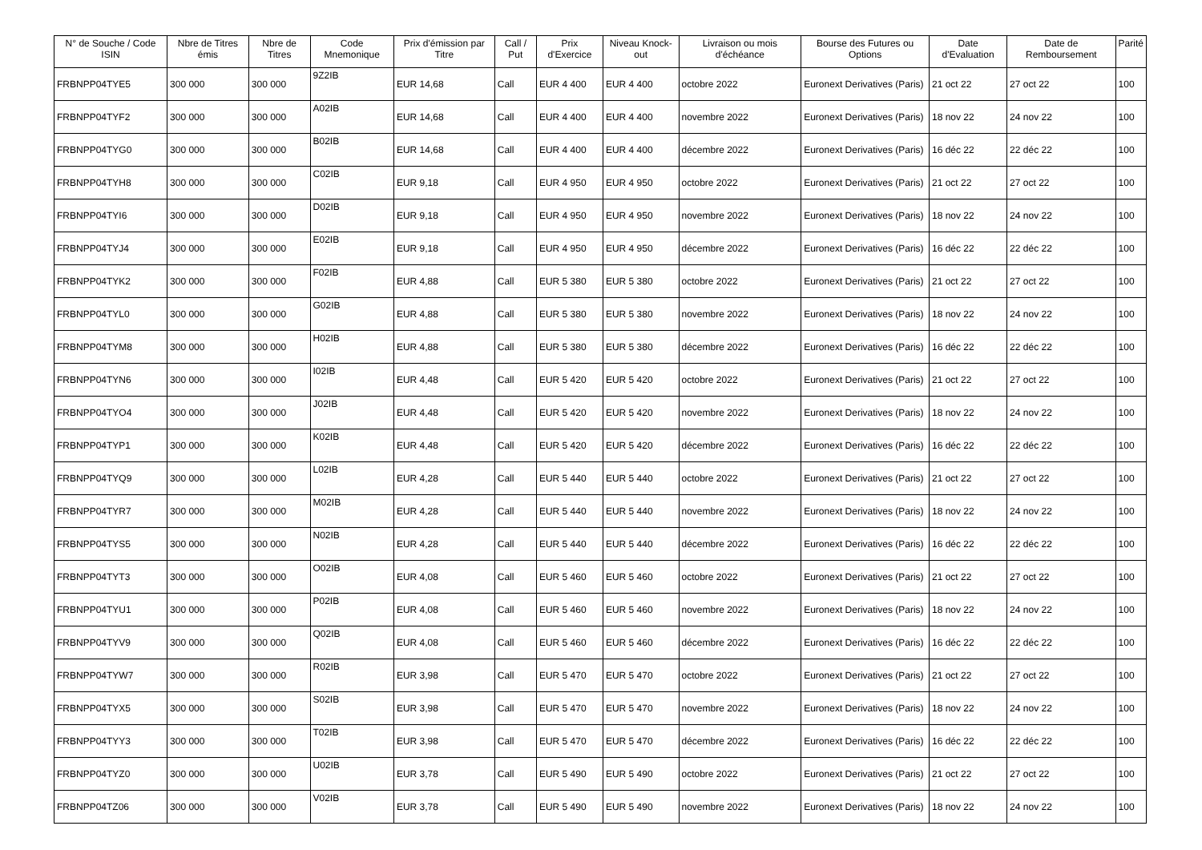| N° de Souche / Code ISIN | Nbre de Titres émis | Nbre de Titres | Code Mnemonique | Prix d'émission par Titre | Call / Put | Prix d'Exercice | Niveau Knock-out | Livraison ou mois d'échéance | Bourse des Futures ou Options | Date d'Evaluation | Date de Remboursement | Parité |
| --- | --- | --- | --- | --- | --- | --- | --- | --- | --- | --- | --- | --- |
| FRBNPP04TYE5 | 300 000 | 300 000 | 9Z2IB | EUR 14,68 | Call | EUR 4 400 | EUR 4 400 | octobre 2022 | Euronext Derivatives (Paris) | 21 oct 22 | 27 oct 22 | 100 |
| FRBNPP04TYF2 | 300 000 | 300 000 | A02IB | EUR 14,68 | Call | EUR 4 400 | EUR 4 400 | novembre 2022 | Euronext Derivatives (Paris) | 18 nov 22 | 24 nov 22 | 100 |
| FRBNPP04TYG0 | 300 000 | 300 000 | B02IB | EUR 14,68 | Call | EUR 4 400 | EUR 4 400 | décembre 2022 | Euronext Derivatives (Paris) | 16 déc 22 | 22 déc 22 | 100 |
| FRBNPP04TYH8 | 300 000 | 300 000 | C02IB | EUR 9,18 | Call | EUR 4 950 | EUR 4 950 | octobre 2022 | Euronext Derivatives (Paris) | 21 oct 22 | 27 oct 22 | 100 |
| FRBNPP04TYI6 | 300 000 | 300 000 | D02IB | EUR 9,18 | Call | EUR 4 950 | EUR 4 950 | novembre 2022 | Euronext Derivatives (Paris) | 18 nov 22 | 24 nov 22 | 100 |
| FRBNPP04TYJ4 | 300 000 | 300 000 | E02IB | EUR 9,18 | Call | EUR 4 950 | EUR 4 950 | décembre 2022 | Euronext Derivatives (Paris) | 16 déc 22 | 22 déc 22 | 100 |
| FRBNPP04TYK2 | 300 000 | 300 000 | F02IB | EUR 4,88 | Call | EUR 5 380 | EUR 5 380 | octobre 2022 | Euronext Derivatives (Paris) | 21 oct 22 | 27 oct 22 | 100 |
| FRBNPP04TYL0 | 300 000 | 300 000 | G02IB | EUR 4,88 | Call | EUR 5 380 | EUR 5 380 | novembre 2022 | Euronext Derivatives (Paris) | 18 nov 22 | 24 nov 22 | 100 |
| FRBNPP04TYM8 | 300 000 | 300 000 | H02IB | EUR 4,88 | Call | EUR 5 380 | EUR 5 380 | décembre 2022 | Euronext Derivatives (Paris) | 16 déc 22 | 22 déc 22 | 100 |
| FRBNPP04TYN6 | 300 000 | 300 000 | I02IB | EUR 4,48 | Call | EUR 5 420 | EUR 5 420 | octobre 2022 | Euronext Derivatives (Paris) | 21 oct 22 | 27 oct 22 | 100 |
| FRBNPP04TYO4 | 300 000 | 300 000 | J02IB | EUR 4,48 | Call | EUR 5 420 | EUR 5 420 | novembre 2022 | Euronext Derivatives (Paris) | 18 nov 22 | 24 nov 22 | 100 |
| FRBNPP04TYP1 | 300 000 | 300 000 | K02IB | EUR 4,48 | Call | EUR 5 420 | EUR 5 420 | décembre 2022 | Euronext Derivatives (Paris) | 16 déc 22 | 22 déc 22 | 100 |
| FRBNPP04TYQ9 | 300 000 | 300 000 | L02IB | EUR 4,28 | Call | EUR 5 440 | EUR 5 440 | octobre 2022 | Euronext Derivatives (Paris) | 21 oct 22 | 27 oct 22 | 100 |
| FRBNPP04TYR7 | 300 000 | 300 000 | M02IB | EUR 4,28 | Call | EUR 5 440 | EUR 5 440 | novembre 2022 | Euronext Derivatives (Paris) | 18 nov 22 | 24 nov 22 | 100 |
| FRBNPP04TYS5 | 300 000 | 300 000 | N02IB | EUR 4,28 | Call | EUR 5 440 | EUR 5 440 | décembre 2022 | Euronext Derivatives (Paris) | 16 déc 22 | 22 déc 22 | 100 |
| FRBNPP04TYT3 | 300 000 | 300 000 | O02IB | EUR 4,08 | Call | EUR 5 460 | EUR 5 460 | octobre 2022 | Euronext Derivatives (Paris) | 21 oct 22 | 27 oct 22 | 100 |
| FRBNPP04TYU1 | 300 000 | 300 000 | P02IB | EUR 4,08 | Call | EUR 5 460 | EUR 5 460 | novembre 2022 | Euronext Derivatives (Paris) | 18 nov 22 | 24 nov 22 | 100 |
| FRBNPP04TYV9 | 300 000 | 300 000 | Q02IB | EUR 4,08 | Call | EUR 5 460 | EUR 5 460 | décembre 2022 | Euronext Derivatives (Paris) | 16 déc 22 | 22 déc 22 | 100 |
| FRBNPP04TYW7 | 300 000 | 300 000 | R02IB | EUR 3,98 | Call | EUR 5 470 | EUR 5 470 | octobre 2022 | Euronext Derivatives (Paris) | 21 oct 22 | 27 oct 22 | 100 |
| FRBNPP04TYX5 | 300 000 | 300 000 | S02IB | EUR 3,98 | Call | EUR 5 470 | EUR 5 470 | novembre 2022 | Euronext Derivatives (Paris) | 18 nov 22 | 24 nov 22 | 100 |
| FRBNPP04TYY3 | 300 000 | 300 000 | T02IB | EUR 3,98 | Call | EUR 5 470 | EUR 5 470 | décembre 2022 | Euronext Derivatives (Paris) | 16 déc 22 | 22 déc 22 | 100 |
| FRBNPP04TYZ0 | 300 000 | 300 000 | U02IB | EUR 3,78 | Call | EUR 5 490 | EUR 5 490 | octobre 2022 | Euronext Derivatives (Paris) | 21 oct 22 | 27 oct 22 | 100 |
| FRBNPP04TZ06 | 300 000 | 300 000 | V02IB | EUR 3,78 | Call | EUR 5 490 | EUR 5 490 | novembre 2022 | Euronext Derivatives (Paris) | 18 nov 22 | 24 nov 22 | 100 |